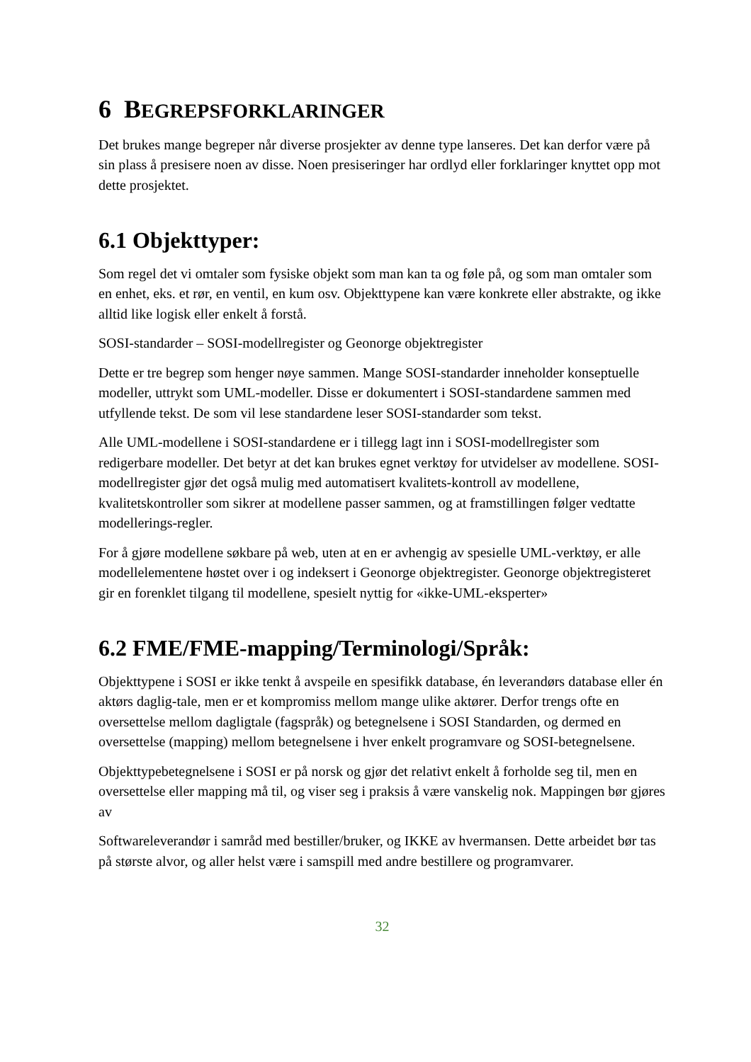6 BEGREPSFORKLARINGER
Det brukes mange begreper når diverse prosjekter av denne type lanseres. Det kan derfor være på sin plass å presisere noen av disse. Noen presiseringer har ordlyd eller forklaringer knyttet opp mot dette prosjektet.
6.1 Objekttyper:
Som regel det vi omtaler som fysiske objekt som man kan ta og føle på, og som man omtaler som en enhet, eks. et rør, en ventil, en kum osv. Objekttypene kan være konkrete eller abstrakte, og ikke alltid like logisk eller enkelt å forstå.
SOSI-standarder – SOSI-modellregister og Geonorge objektregister
Dette er tre begrep som henger nøye sammen. Mange SOSI-standarder inneholder konseptuelle modeller, uttrykt som UML-modeller. Disse er dokumentert i SOSI-standardene sammen med utfyllende tekst. De som vil lese standardene leser SOSI-standarder som tekst.
Alle UML-modellene i SOSI-standardene er i tillegg lagt inn i SOSI-modellregister som redigerbare modeller. Det betyr at det kan brukes egnet verktøy for utvidelser av modellene. SOSI-modellregister gjør det også mulig med automatisert kvalitets-kontroll av modellene, kvalitetskontroller som sikrer at modellene passer sammen, og at framstillingen følger vedtatte modellerings-regler.
For å gjøre modellene søkbare på web, uten at en er avhengig av spesielle UML-verktøy, er alle modellelementene høstet over i og indeksert i Geonorge objektregister. Geonorge objektregisteret gir en forenklet tilgang til modellene, spesielt nyttig for «ikke-UML-eksperter»
6.2 FME/FME-mapping/Terminologi/Språk:
Objekttypene i SOSI er ikke tenkt å avspeile en spesifikk database, én leverandørs database eller én aktørs daglig-tale, men er et kompromiss mellom mange ulike aktører. Derfor trengs ofte en oversettelse mellom dagligtale (fagspråk) og betegnelsene i SOSI Standarden, og dermed en oversettelse (mapping) mellom betegnelsene i hver enkelt programvare og SOSI-betegnelsene.
Objekttypebetegnelsene i SOSI er på norsk og gjør det relativt enkelt å forholde seg til, men en oversettelse eller mapping må til, og viser seg i praksis å være vanskelig nok. Mappingen bør gjøres av
Softwareleverandør i samråd med bestiller/bruker, og IKKE av hvermansen. Dette arbeidet bør tas på største alvor, og aller helst være i samspill med andre bestillere og programvarer.
32